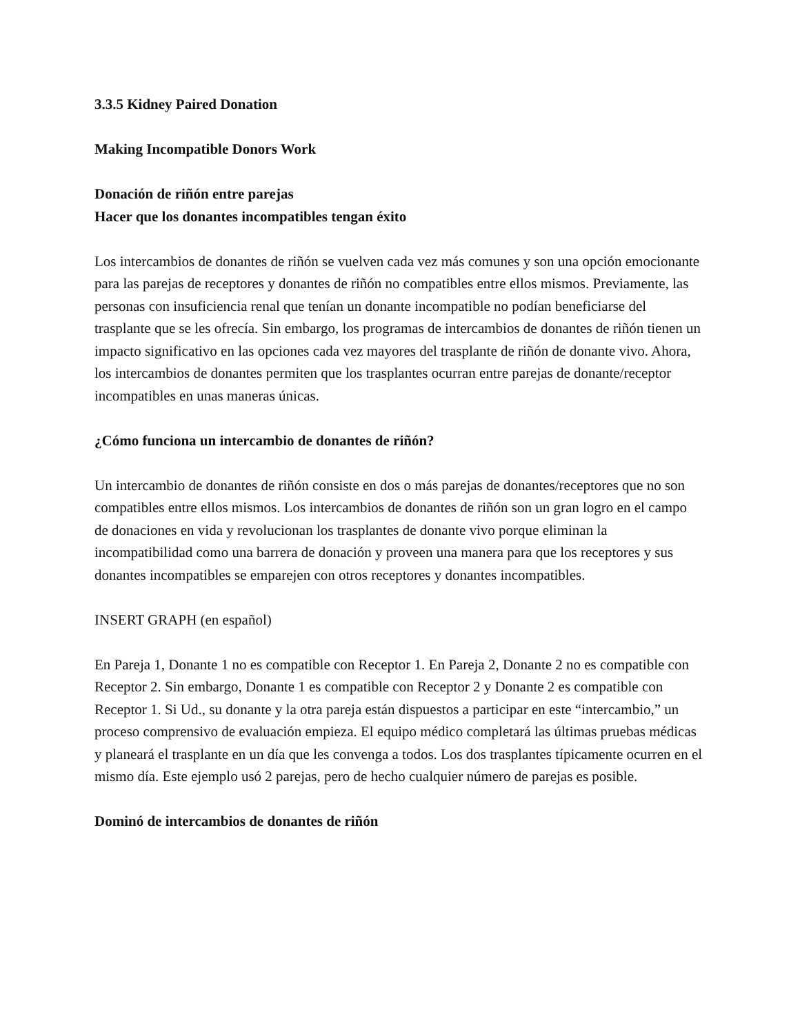3.3.5 Kidney Paired Donation
Making Incompatible Donors Work
Donación de riñón entre parejas
Hacer que los donantes incompatibles tengan éxito
Los intercambios de donantes de riñón se vuelven cada vez más comunes y son una opción emocionante para las parejas de receptores y donantes de riñón no compatibles entre ellos mismos. Previamente, las personas con insuficiencia renal que tenían un donante incompatible no podían beneficiarse del trasplante que se les ofrecía. Sin embargo, los programas de intercambios de donantes de riñón tienen un impacto significativo en las opciones cada vez mayores del trasplante de riñón de donante vivo. Ahora, los intercambios de donantes permiten que los trasplantes ocurran entre parejas de donante/receptor incompatibles en unas maneras únicas.
¿Cómo funciona un intercambio de donantes de riñón?
Un intercambio de donantes de riñón consiste en dos o más parejas de donantes/receptores que no son compatibles entre ellos mismos. Los intercambios de donantes de riñón son un gran logro en el campo de donaciones en vida y revolucionan los trasplantes de donante vivo porque eliminan la incompatibilidad como una barrera de donación y proveen una manera para que los receptores y sus donantes incompatibles se emparejen con otros receptores y donantes incompatibles.
INSERT GRAPH (en español)
En Pareja 1, Donante 1 no es compatible con Receptor 1. En Pareja 2, Donante 2 no es compatible con Receptor 2. Sin embargo, Donante 1 es compatible con Receptor 2 y Donante 2 es compatible con Receptor 1. Si Ud., su donante y la otra pareja están dispuestos a participar en este “intercambio,” un proceso comprensivo de evaluación empieza. El equipo médico completará las últimas pruebas médicas y planeará el trasplante en un día que les convenga a todos. Los dos trasplantes típicamente ocurren en el mismo día. Este ejemplo usó 2 parejas, pero de hecho cualquier número de parejas es posible.
Dominó de intercambios de donantes de riñón